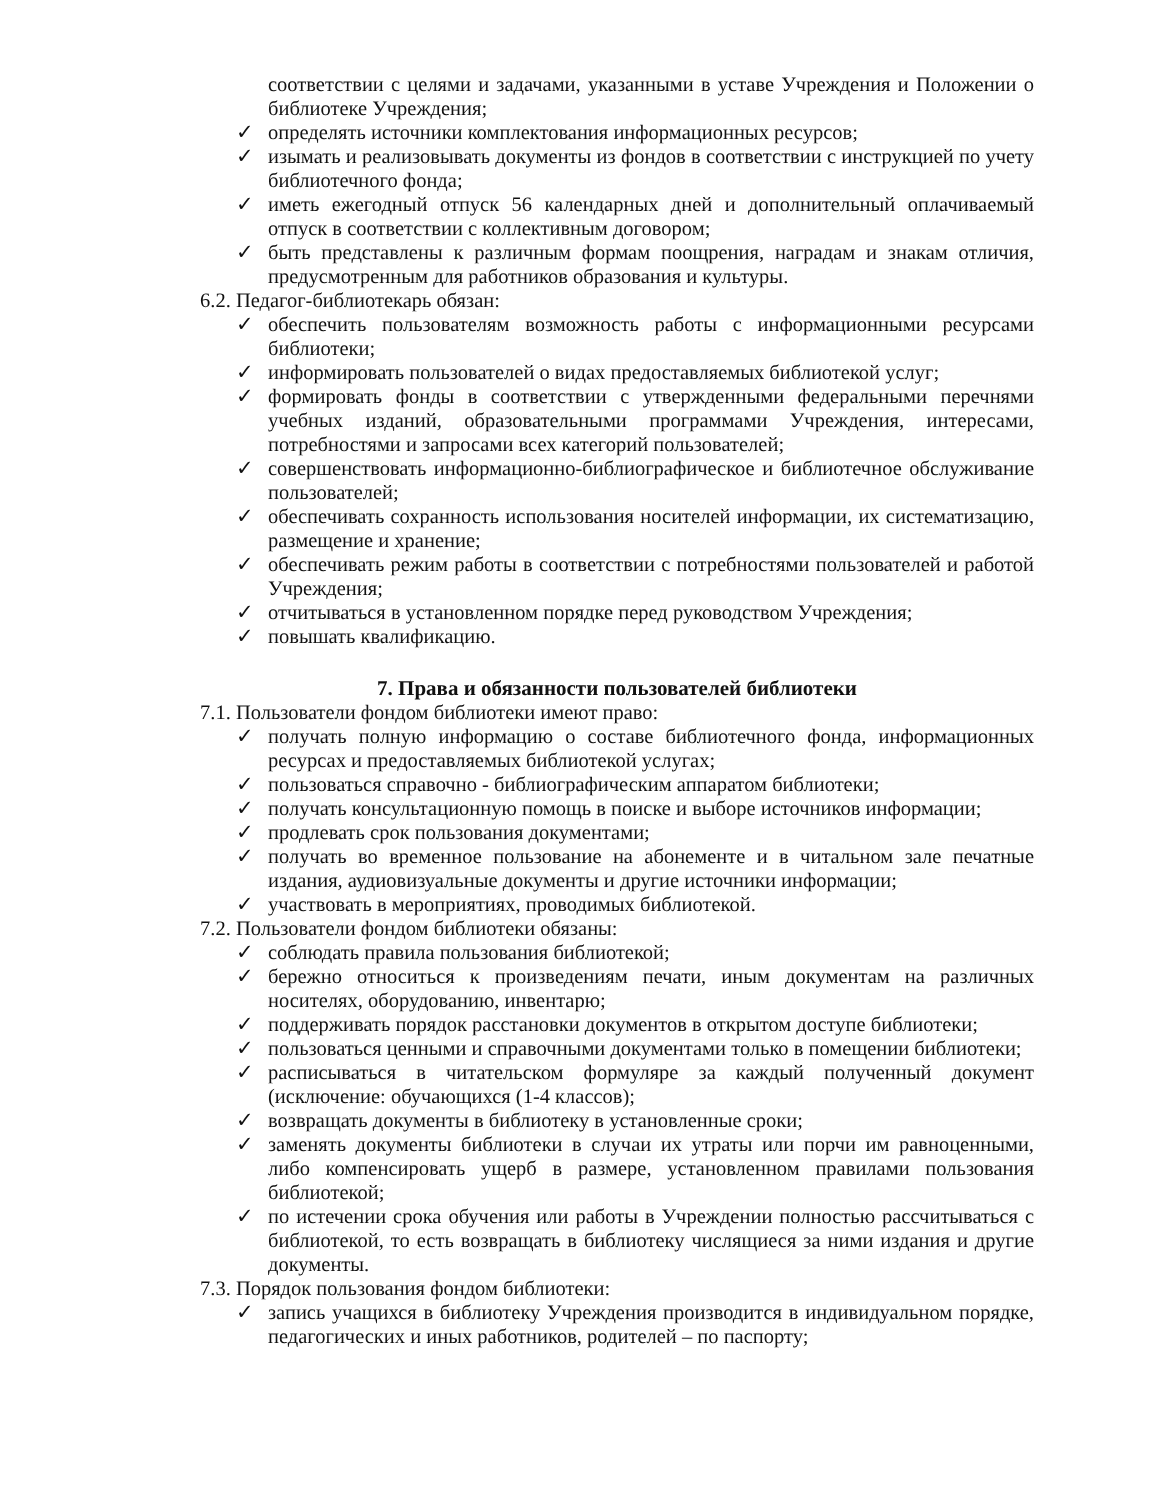соответствии с целями и задачами, указанными в уставе Учреждения и Положении о библиотеке Учреждения;
✓ определять источники комплектования информационных ресурсов;
✓ изымать и реализовывать документы из фондов в соответствии с инструкцией по учету библиотечного фонда;
✓ иметь ежегодный отпуск 56 календарных дней и дополнительный оплачиваемый отпуск в соответствии с коллективным договором;
✓ быть представлены к различным формам поощрения, наградам и знакам отличия, предусмотренным для работников образования и культуры.
6.2. Педагог-библиотекарь обязан:
✓ обеспечить пользователям возможность работы с информационными ресурсами библиотеки;
✓ информировать пользователей о видах предоставляемых библиотекой услуг;
✓ формировать фонды в соответствии с утвержденными федеральными перечнями учебных изданий, образовательными программами Учреждения, интересами, потребностями и запросами всех категорий пользователей;
✓ совершенствовать информационно-библиографическое и библиотечное обслуживание пользователей;
✓ обеспечивать сохранность использования носителей информации, их систематизацию, размещение и хранение;
✓ обеспечивать режим работы в соответствии с потребностями пользователей и работой Учреждения;
✓ отчитываться в установленном порядке перед руководством Учреждения;
✓ повышать квалификацию.
7. Права и обязанности пользователей библиотеки
7.1. Пользователи фондом библиотеки имеют право:
✓ получать полную информацию о составе библиотечного фонда, информационных ресурсах и предоставляемых библиотекой услугах;
✓ пользоваться справочно - библиографическим аппаратом библиотеки;
✓ получать консультационную помощь в поиске и выборе источников информации;
✓ продлевать срок пользования документами;
✓ получать во временное пользование на абонементе и в читальном зале печатные издания, аудиовизуальные документы и другие источники информации;
✓ участвовать в мероприятиях, проводимых библиотекой.
7.2. Пользователи фондом библиотеки обязаны:
✓ соблюдать правила пользования библиотекой;
✓ бережно относиться к произведениям печати, иным документам на различных носителях, оборудованию, инвентарю;
✓ поддерживать порядок расстановки документов в открытом доступе библиотеки;
✓ пользоваться ценными и справочными документами только в помещении библиотеки;
✓ расписываться в читательском формуляре за каждый полученный документ (исключение: обучающихся (1-4 классов);
✓ возвращать документы в библиотеку в установленные сроки;
✓ заменять документы библиотеки в случаи их утраты или порчи им равноценными, либо компенсировать ущерб в размере, установленном правилами пользования библиотекой;
✓ по истечении срока обучения или работы в Учреждении полностью рассчитываться с библиотекой, то есть возвращать в библиотеку числящиеся за ними издания и другие документы.
7.3. Порядок пользования фондом библиотеки:
✓ запись учащихся в библиотеку Учреждения производится в индивидуальном порядке, педагогических и иных работников, родителей – по паспорту;